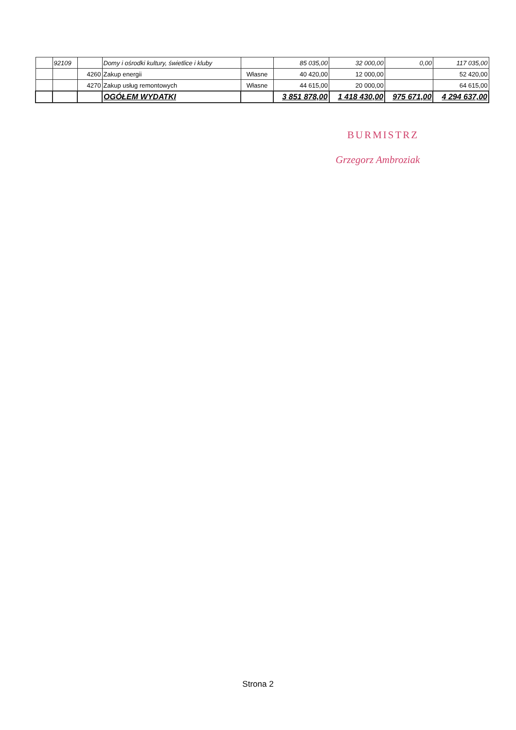| | 92109 | | Domy i ośrodki kultury, świetlice i kluby | | 85 035,00 | 32 000,00 | 0,00 | 117 035,00 |
| | | 4260 | Zakup energii | Własne | 40 420,00 | 12 000,00 | | 52 420,00 |
| | | 4270 | Zakup usług remontowych | Własne | 44 615,00 | 20 000,00 | | 64 615,00 |
| | | | OGÓŁEM WYDATKI | | 3 851 878,00 | 1 418 430,00 | 975 671,00 | 4 294 637,00 |
BURMISTRZ
Grzegorz Ambroziak
Strona 2